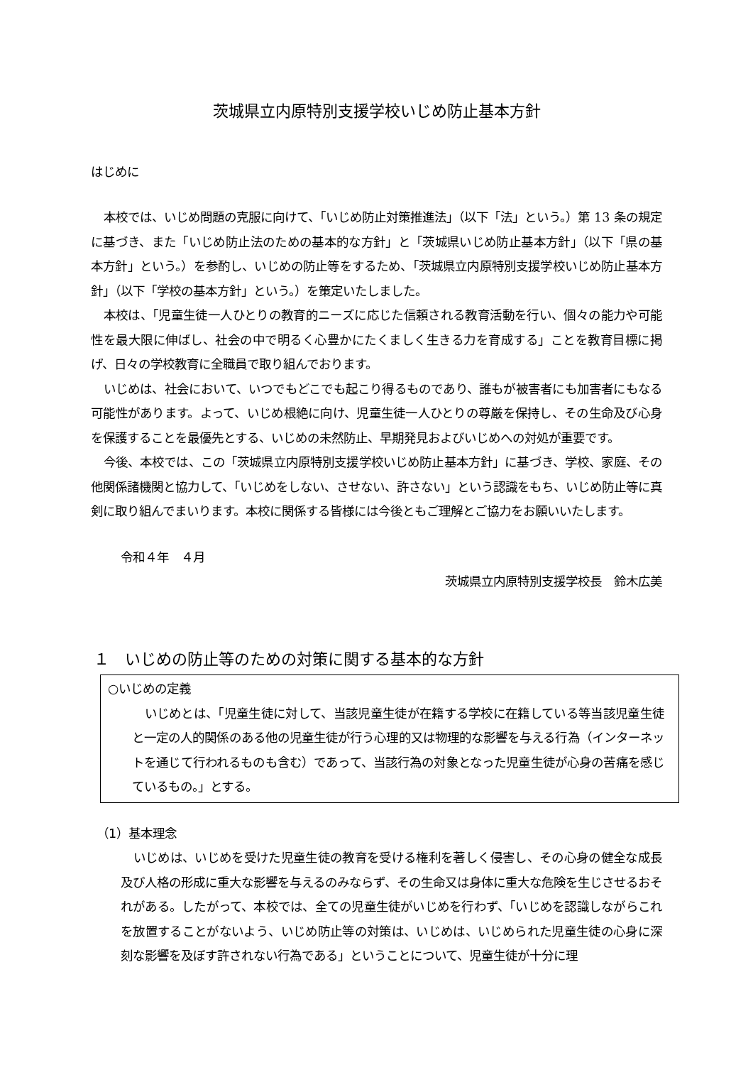茨城県立内原特別支援学校いじめ防止基本方針
はじめに
本校では、いじめ問題の克服に向けて、「いじめ防止対策推進法」（以下「法」という。）第 13 条の規定に基づき、また「いじめ防止法のための基本的な方針」と「茨城県いじめ防止基本方針」（以下「県の基本方針」という。）を参酌し、いじめの防止等をするため、「茨城県立内原特別支援学校いじめ防止基本方針」（以下「学校の基本方針」という。）を策定いたしました。
本校は、「児童生徒一人ひとりの教育的ニーズに応じた信頼される教育活動を行い、個々の能力や可能性を最大限に伸ばし、社会の中で明るく心豊かにたくましく生きる力を育成する」ことを教育目標に掲げ、日々の学校教育に全職員で取り組んでおります。
いじめは、社会において、いつでもどこでも起こり得るものであり、誰もが被害者にも加害者にもなる可能性があります。よって、いじめ根絶に向け、児童生徒一人ひとりの尊厳を保持し、その生命及び心身を保護することを最優先とする、いじめの未然防止、早期発見およびいじめへの対処が重要です。
今後、本校では、この「茨城県立内原特別支援学校いじめ防止基本方針」に基づき、学校、家庭、その他関係諸機関と協力して、「いじめをしない、させない、許さない」という認識をもち、いじめ防止等に真剣に取り組んでまいります。本校に関係する皆様には今後ともご理解とご協力をお願いいたします。
令和４年　４月
茨城県立内原特別支援学校長　鈴木広美
１　いじめの防止等のための対策に関する基本的な方針
○いじめの定義
いじめとは、「児童生徒に対して、当該児童生徒が在籍する学校に在籍している等当該児童生徒と一定の人的関係のある他の児童生徒が行う心理的又は物理的な影響を与える行為（インターネットを通じて行われるものも含む）であって、当該行為の対象となった児童生徒が心身の苦痛を感じているもの。」とする。
（1）基本理念
いじめは、いじめを受けた児童生徒の教育を受ける権利を著しく侵害し、その心身の健全な成長及び人格の形成に重大な影響を与えるのみならず、その生命又は身体に重大な危険を生じさせるおそれがある。したがって、本校では、全ての児童生徒がいじめを行わず、「いじめを認識しながらこれを放置することがないよう、いじめ防止等の対策は、いじめは、いじめられた児童生徒の心身に深刻な影響を及ぼす許されない行為である」ということについて、児童生徒が十分に理